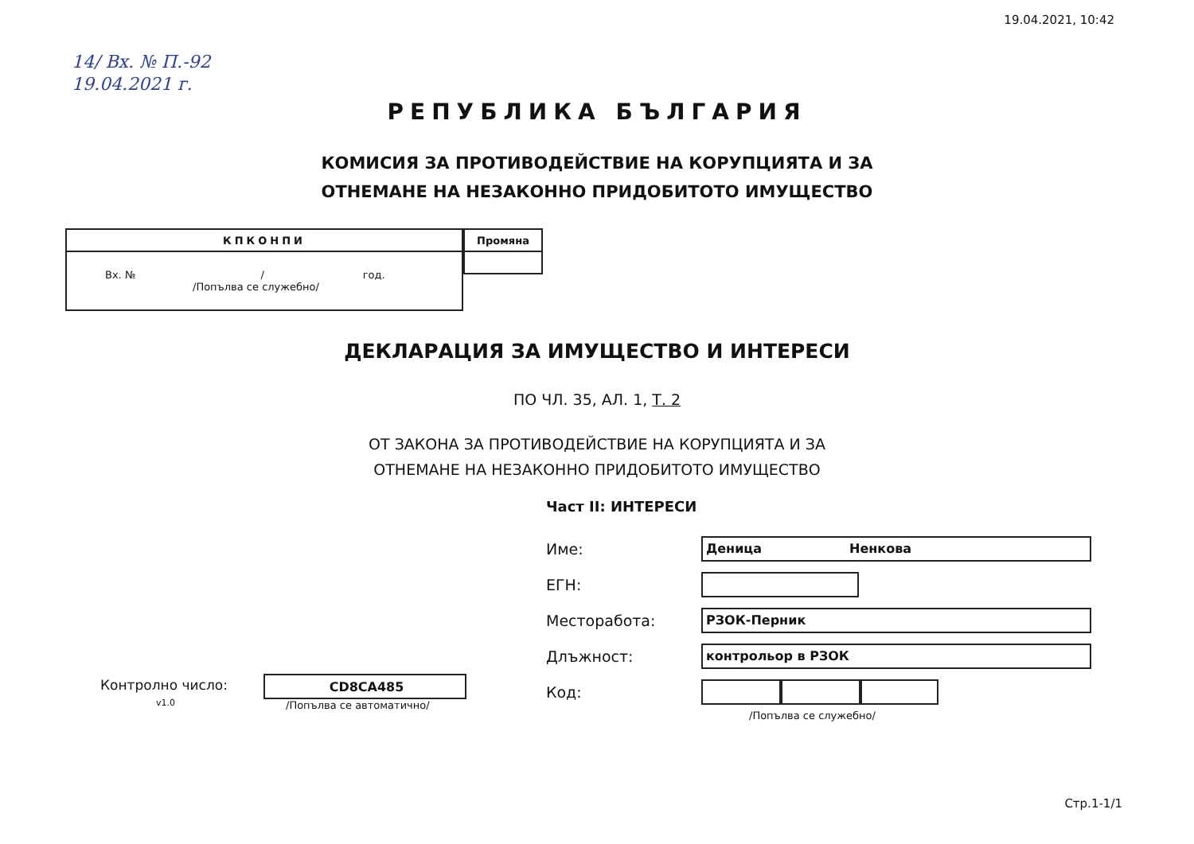19.04.2021, 10:42
14/ Вх. № П.-92
19.04.2021 г.
РЕПУБЛИКА БЪЛГАРИЯ
КОМИСИЯ ЗА ПРОТИВОДЕЙСТВИЕ НА КОРУПЦИЯТА И ЗА
ОТНЕМАНЕ НА НЕЗАКОННО ПРИДОБИТОТО ИМУЩЕСТВО
| КПКОНПИ |
| --- |
| Вх. № / год. /Попълва се служебно/ |
| Промяна |
| --- |
ДЕКЛАРАЦИЯ ЗА ИМУЩЕСТВО И ИНТЕРЕСИ
ПО ЧЛ. 35, АЛ. 1, Т. 2
ОТ ЗАКОНА ЗА ПРОТИВОДЕЙСТВИЕ НА КОРУПЦИЯТА И ЗА
ОТНЕМАНЕ НА НЕЗАКОННО ПРИДОБИТОТО ИМУЩЕСТВО
Част II: ИНТЕРЕСИ
Контролно число:
v1.0
CD8CA485
/Попълва се автоматично/
Име:
Деница Ненкова
ЕГН:
Месторабота:
РЗОК-Перник
Длъжност:
контрольор в РЗОК
Код:
/Попълва се служебно/
Стр.1-1/1